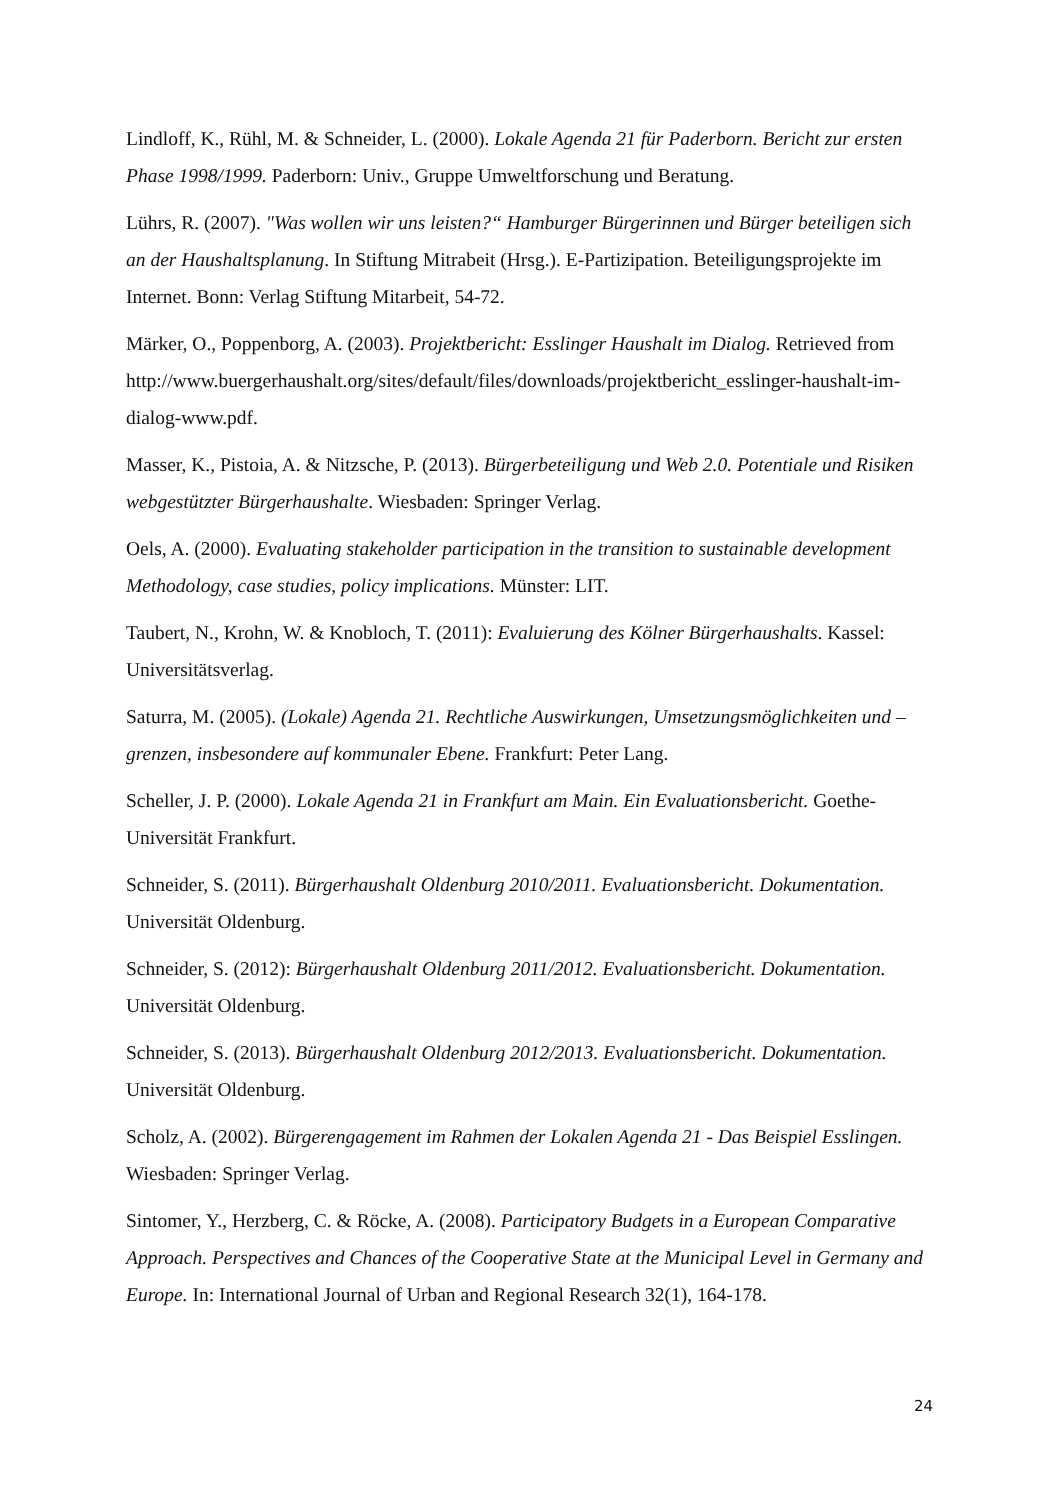Lindloff, K., Rühl, M. & Schneider, L. (2000). Lokale Agenda 21 für Paderborn. Bericht zur ersten Phase 1998/1999. Paderborn: Univ., Gruppe Umweltforschung und Beratung.
Lührs, R. (2007). "Was wollen wir uns leisten?“ Hamburger Bürgerinnen und Bürger beteiligen sich an der Haushaltsplanung. In Stiftung Mitrabeit (Hrsg.). E-Partizipation. Beteiligungsprojekte im Internet. Bonn: Verlag Stiftung Mitarbeit, 54-72.
Märker, O., Poppenborg, A. (2003). Projektbericht: Esslinger Haushalt im Dialog. Retrieved from http://www.buergerhaushalt.org/sites/default/files/downloads/projektbericht_esslinger-haushalt-im-dialog-www.pdf.
Masser, K., Pistoia, A. & Nitzsche, P. (2013). Bürgerbeteiligung und Web 2.0. Potentiale und Risiken webgestützter Bürgerhaushalte. Wiesbaden: Springer Verlag.
Oels, A. (2000). Evaluating stakeholder participation in the transition to sustainable development Methodology, case studies, policy implications. Münster: LIT.
Taubert, N., Krohn, W. & Knobloch, T. (2011): Evaluierung des Kölner Bürgerhaushalts. Kassel: Universitätsverlag.
Saturra, M. (2005). (Lokale) Agenda 21. Rechtliche Auswirkungen, Umsetzungsmöglichkeiten und – grenzen, insbesondere auf kommunaler Ebene. Frankfurt: Peter Lang.
Scheller, J. P. (2000). Lokale Agenda 21 in Frankfurt am Main. Ein Evaluationsbericht. Goethe-Universität Frankfurt.
Schneider, S. (2011). Bürgerhaushalt Oldenburg 2010/2011. Evaluationsbericht. Dokumentation. Universität Oldenburg.
Schneider, S. (2012): Bürgerhaushalt Oldenburg 2011/2012. Evaluationsbericht. Dokumentation. Universität Oldenburg.
Schneider, S. (2013). Bürgerhaushalt Oldenburg 2012/2013. Evaluationsbericht. Dokumentation. Universität Oldenburg.
Scholz, A. (2002). Bürgerengagement im Rahmen der Lokalen Agenda 21 - Das Beispiel Esslingen. Wiesbaden: Springer Verlag.
Sintomer, Y., Herzberg, C. & Röcke, A. (2008). Participatory Budgets in a European Comparative Approach. Perspectives and Chances of the Cooperative State at the Municipal Level in Germany and Europe. In: International Journal of Urban and Regional Research 32(1), 164-178.
24